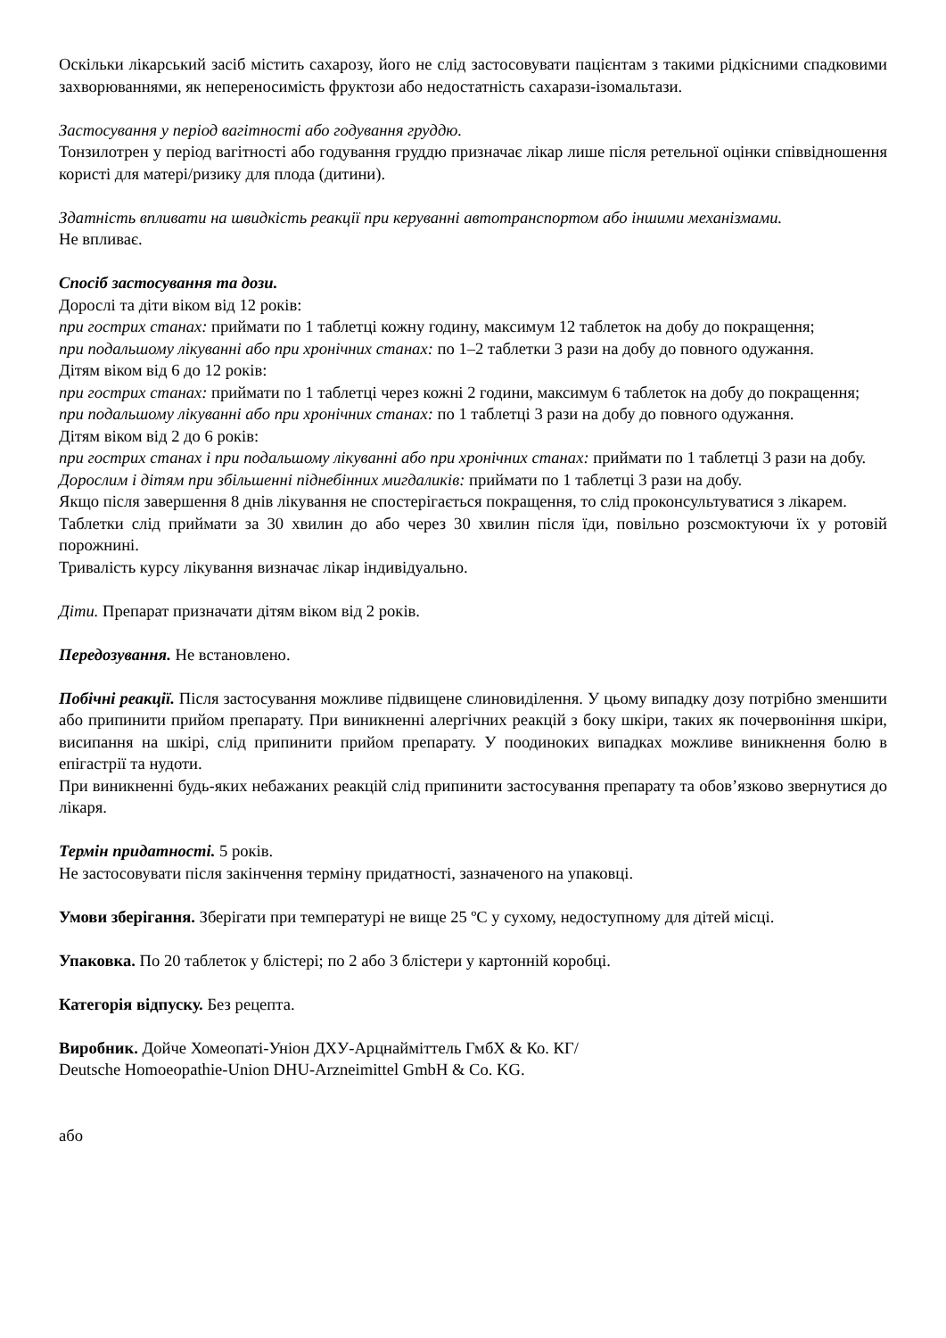Оскільки лікарський засіб містить сахарозу, його не слід застосовувати пацієнтам з такими рідкісними спадковими захворюваннями, як непереносимість фруктози або недостатність сахарази-ізомальтази.
Застосування у період вагітності або годування груддю.
Тонзилотрен у період вагітності або годування груддю призначає лікар лише після ретельної оцінки співвідношення користі для матері/ризику для плода (дитини).
Здатність впливати на швидкість реакції при керуванні автотранспортом або іншими механізмами.
Не впливає.
Спосіб застосування та дози.
Дорослі та діти віком від 12 років:
при гострих станах: приймати по 1 таблетці кожну годину, максимум 12 таблеток на добу до покращення;
при подальшому лікуванні або при хронічних станах: по 1–2 таблетки 3 рази на добу до повного одужання.
Дітям віком від 6 до 12 років:
при гострих станах: приймати по 1 таблетці через кожні 2 години, максимум 6 таблеток на добу до покращення;
при подальшому лікуванні або при хронічних станах: по 1 таблетці 3 рази на добу до повного одужання.
Дітям віком від 2 до 6 років:
при гострих станах і при подальшому лікуванні або при хронічних станах: приймати по 1 таблетці 3 рази на добу.
Дорослим і дітям при збільшенні піднебінних мигдаликів: приймати по 1 таблетці 3 рази на добу.
Якщо після завершення 8 днів лікування не спостерігається покращення, то слід проконсультуватися з лікарем.
Таблетки слід приймати за 30 хвилин до або через 30 хвилин після їди, повільно розсмоктуючи їх у ротовій порожнині.
Тривалість курсу лікування визначає лікар індивідуально.
Діти. Препарат призначати дітям віком від 2 років.
Передозування. Не встановлено.
Побічні реакції. Після застосування можливе підвищене слиновиділення. У цьому випадку дозу потрібно зменшити або припинити прийом препарату. При виникненні алергічних реакцій з боку шкіри, таких як почервоніння шкіри, висипання на шкірі, слід припинити прийом препарату. У поодиноких випадках можливе виникнення болю в епігастрії та нудоти.
При виникненні будь-яких небажаних реакцій слід припинити застосування препарату та обов’язково звернутися до лікаря.
Термін придатності. 5 років.
Не застосовувати після закінчення терміну придатності, зазначеного на упаковці.
Умови зберігання. Зберігати при температурі не вище 25 ºС у сухому, недоступному для дітей місці.
Упаковка. По 20 таблеток у блістері; по 2 або 3 блістери у картонній коробці.
Категорія відпуску. Без рецепта.
Виробник. Дойче Хомеопаті-Уніон ДХУ-Арцнайміттель ГмбХ & Ко. КГ/
Deutsche Homoeopathie-Union DHU-Arzneimittel GmbH & Co. KG.
або